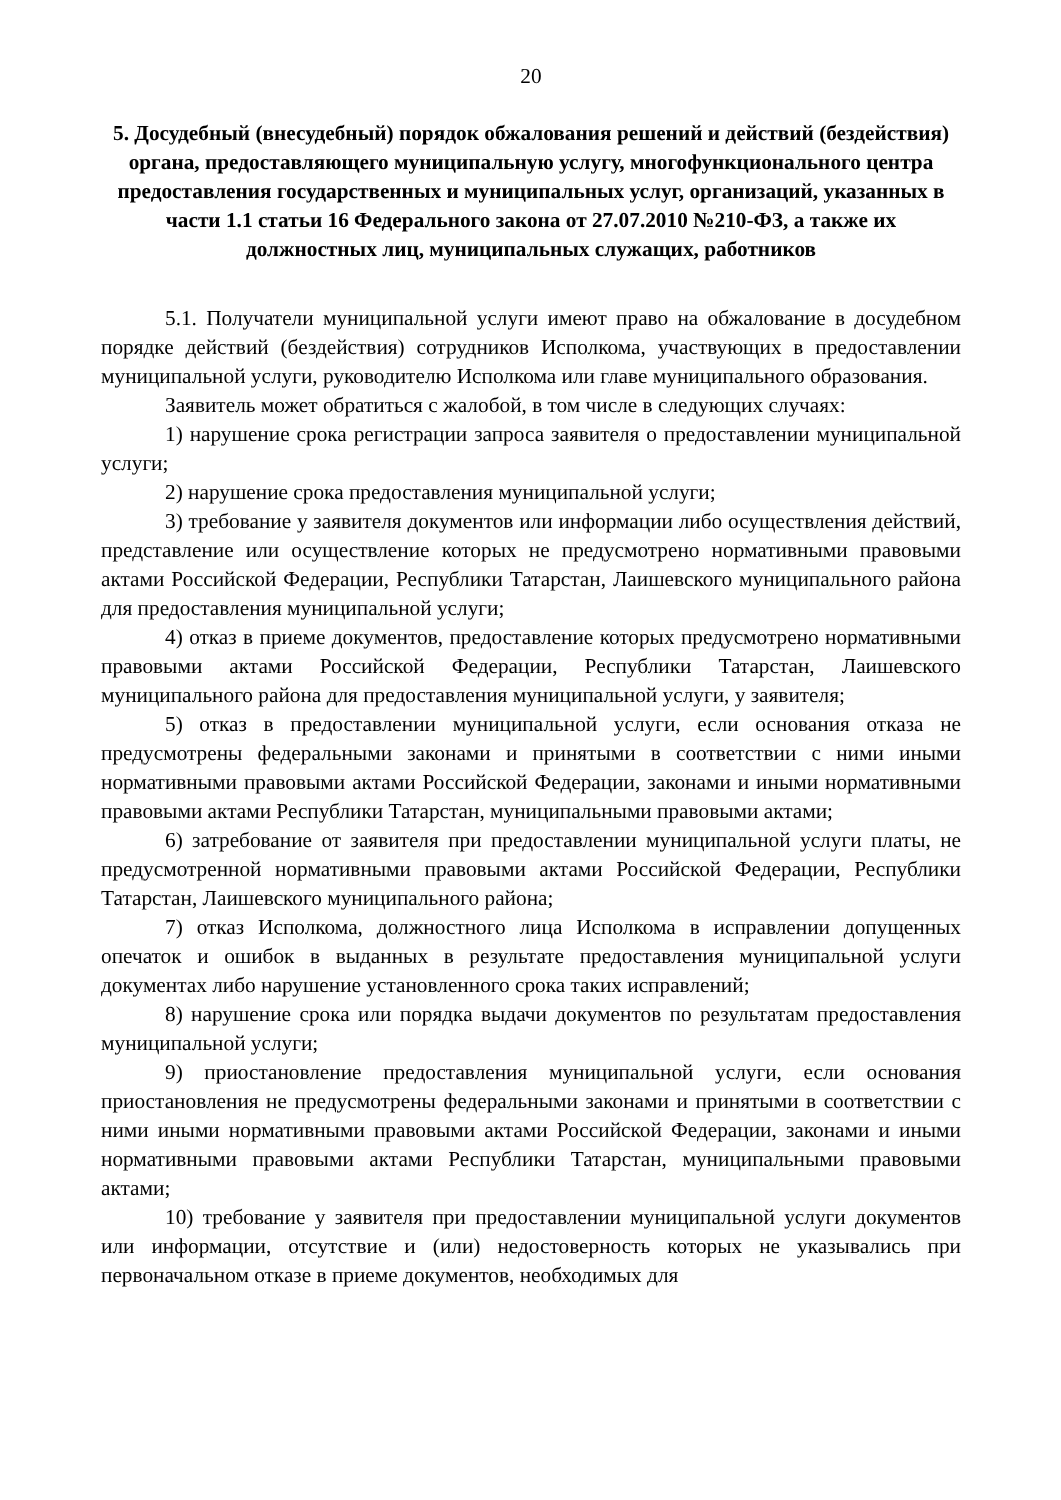20
5. Досудебный (внесудебный) порядок обжалования решений и действий (бездействия) органа, предоставляющего муниципальную услугу, многофункционального центра предоставления государственных и муниципальных услуг, организаций, указанных в части 1.1 статьи 16 Федерального закона от 27.07.2010 №210-ФЗ, а также их должностных лиц, муниципальных служащих, работников
5.1. Получатели муниципальной услуги имеют право на обжалование в досудебном порядке действий (бездействия) сотрудников Исполкома, участвующих в предоставлении муниципальной услуги, руководителю Исполкома или главе муниципального образования.
Заявитель может обратиться с жалобой, в том числе в следующих случаях:
1) нарушение срока регистрации запроса заявителя о предоставлении муниципальной услуги;
2) нарушение срока предоставления муниципальной услуги;
3) требование у заявителя документов или информации либо осуществления действий, представление или осуществление которых не предусмотрено нормативными правовыми актами Российской Федерации, Республики Татарстан, Лаишевского муниципального района для предоставления муниципальной услуги;
4) отказ в приеме документов, предоставление которых предусмотрено нормативными правовыми актами Российской Федерации, Республики Татарстан, Лаишевского муниципального района для предоставления муниципальной услуги, у заявителя;
5) отказ в предоставлении муниципальной услуги, если основания отказа не предусмотрены федеральными законами и принятыми в соответствии с ними иными нормативными правовыми актами Российской Федерации, законами и иными нормативными правовыми актами Республики Татарстан, муниципальными правовыми актами;
6) затребование от заявителя при предоставлении муниципальной услуги платы, не предусмотренной нормативными правовыми актами Российской Федерации, Республики Татарстан, Лаишевского муниципального района;
7) отказ Исполкома, должностного лица Исполкома в исправлении допущенных опечаток и ошибок в выданных в результате предоставления муниципальной услуги документах либо нарушение установленного срока таких исправлений;
8) нарушение срока или порядка выдачи документов по результатам предоставления муниципальной услуги;
9) приостановление предоставления муниципальной услуги, если основания приостановления не предусмотрены федеральными законами и принятыми в соответствии с ними иными нормативными правовыми актами Российской Федерации, законами и иными нормативными правовыми актами Республики Татарстан, муниципальными правовыми актами;
10) требование у заявителя при предоставлении муниципальной услуги документов или информации, отсутствие и (или) недостоверность которых не указывались при первоначальном отказе в приеме документов, необходимых для